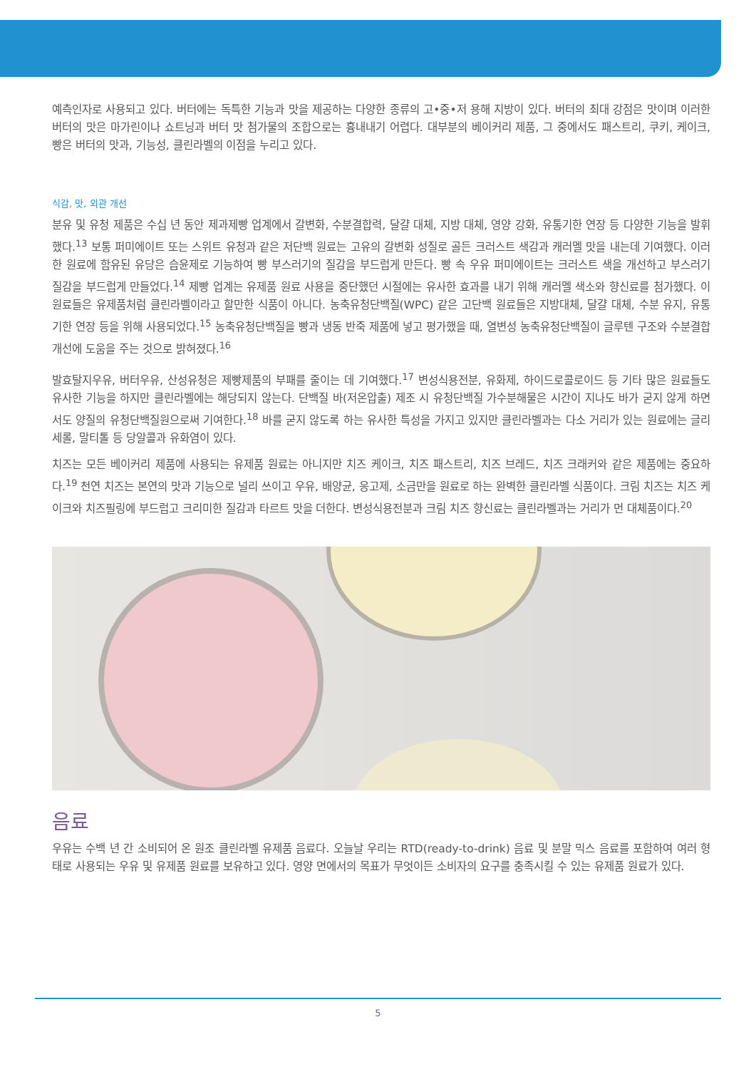예측인자로 사용되고 있다. 버터에는 독특한 기능과 맛을 제공하는 다양한 종류의 고•중•저 용해 지방이 있다. 버터의 최대 강점은 맛이며 이러한 버터의 맛은 마가린이나 쇼트닝과 버터 맛 첨가물의 조합으로는 흉내내기 어렵다. 대부분의 베이커리 제품, 그 중에서도 패스트리, 쿠키, 케이크, 빵은 버터의 맛과, 기능성, 클린라벨의 이점을 누리고 있다.
식감, 맛, 외관 개선
분유 및 유청 제품은 수십 년 동안 제과제빵 업계에서 갈변화, 수분결합력, 달걀 대체, 지방 대체, 영양 강화, 유통기한 연장 등 다양한 기능을 발휘했다.<sup>13</sup> 보통 퍼미에이트 또는 스위트 유청과 같은 저단백 원료는 고유의 갈변화 성질로 골든 크러스트 색감과 캐러멜 맛을 내는데 기여했다. 이러한 원료에 함유된 유당은 습윤제로 기능하여 빵 부스러기의 질감을 부드럽게 만든다. 빵 속 우유 퍼미에이트는 크러스트 색을 개선하고 부스러기 질감을 부드럽게 만들었다.<sup>14</sup> 제빵 업계는 유제품 원료 사용을 중단했던 시절에는 유사한 효과를 내기 위해 캐러멜 색소와 향신료를 첨가했다. 이 원료들은 유제품처럼 클린라벨이라고 할만한 식품이 아니다. 농축유청단백질(WPC) 같은 고단백 원료들은 지방대체, 달걀 대체, 수분 유지, 유통기한 연장 등을 위해 사용되었다.<sup>15</sup> 농축유청단백질을 빵과 냉동 반죽 제품에 넣고 평가했을 때, 열변성 농축유청단백질이 글루텐 구조와 수분결합 개선에 도움을 주는 것으로 밝혀졌다.<sup>16</sup>
발효탈지우유, 버터우유, 산성유청은 제빵제품의 부패를 줄이는 데 기여했다.<sup>17</sup> 변성식용전분, 유화제, 하이드로콜로이드 등 기타 많은 원료들도 유사한 기능을 하지만 클린라벨에는 해당되지 않는다. 단백질 바(저온압출) 제조 시 유청단백질 가수분해물은 시간이 지나도 바가 굳지 않게 하면서도 양질의 유청단백질원으로써 기여한다.<sup>18</sup> 바를 굳지 않도록 하는 유사한 특성을 가지고 있지만 클린라벨과는 다소 거리가 있는 원료에는 글리세롤, 말티톨 등 당알콜과 유화염이 있다.
치즈는 모든 베이커리 제품에 사용되는 유제품 원료는 아니지만 치즈 케이크, 치즈 패스트리, 치즈 브레드, 치즈 크래커와 같은 제품에는 중요하다.<sup>19</sup> 천연 치즈는 본연의 맛과 기능으로 널리 쓰이고 우유, 배양균, 응고제, 소금만을 원료로 하는 완벽한 클린라벨 식품이다. 크림 치즈는 치즈 케이크와 치즈필링에 부드럽고 크리미한 질감과 타르트 맛을 더한다. 변성식용전분과 크림 치즈 향신료는 클린라벨과는 거리가 먼 대체품이다.<sup>20</sup>
음료
우유는 수백 년 간 소비되어 온 원조 클린라벨 유제품 음료다. 오늘날 우리는 RTD(ready-to-drink) 음료 및 분말 믹스 음료를 포함하여 여러 형태로 사용되는 우유 및 유제품 원료를 보유하고 있다. 영양 면에서의 목표가 무엇이든 소비자의 요구를 충족시킬 수 있는 유제품 원료가 있다.
5